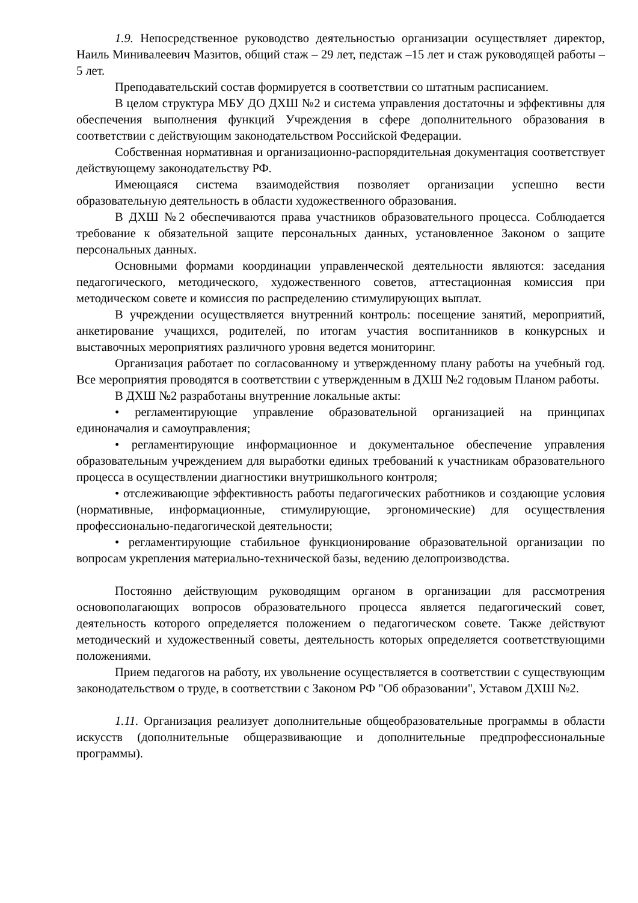1.9. Непосредственное руководство деятельностью организации осуществляет директор, Наиль Минивалеевич Мазитов, общий стаж – 29 лет, педстаж –15 лет и стаж руководящей работы – 5 лет.
Преподавательский состав формируется в соответствии со штатным расписанием.
В целом структура МБУ ДО ДХШ №2 и система управления достаточны и эффективны для обеспечения выполнения функций Учреждения в сфере дополнительного образования в соответствии с действующим законодательством Российской Федерации.
Собственная нормативная и организационно-распорядительная документация соответствует действующему законодательству РФ.
Имеющаяся система взаимодействия позволяет организации успешно вести образовательную деятельность в области художественного образования.
В ДХШ №2 обеспечиваются права участников образовательного процесса. Соблюдается требование к обязательной защите персональных данных, установленное Законом о защите персональных данных.
Основными формами координации управленческой деятельности являются: заседания педагогического, методического, художественного советов, аттестационная комиссия при методическом совете и комиссия по распределению стимулирующих выплат.
В учреждении осуществляется внутренний контроль: посещение занятий, мероприятий, анкетирование учащихся, родителей, по итогам участия воспитанников в конкурсных и выставочных мероприятиях различного уровня ведется мониторинг.
Организация работает по согласованному и утвержденному плану работы на учебный год. Все мероприятия проводятся в соответствии с утвержденным в ДХШ №2 годовым Планом работы.
В ДХШ №2 разработаны внутренние локальные акты:
• регламентирующие управление образовательной организацией на принципах единоначалия и самоуправления;
• регламентирующие информационное и документальное обеспечение управления образовательным учреждением для выработки единых требований к участникам образовательного процесса в осуществлении диагностики внутришкольного контроля;
• отслеживающие эффективность работы педагогических работников и создающие условия (нормативные, информационные, стимулирующие, эргономические) для осуществления профессионально-педагогической деятельности;
• регламентирующие стабильное функционирование образовательной организации по вопросам укрепления материально-технической базы, ведению делопроизводства.
Постоянно действующим руководящим органом в организации для рассмотрения основополагающих вопросов образовательного процесса является педагогический совет, деятельность которого определяется положением о педагогическом совете. Также действуют методический и художественный советы, деятельность которых определяется соответствующими положениями.
Прием педагогов на работу, их увольнение осуществляется в соответствии с существующим законодательством о труде, в соответствии с Законом РФ "Об образовании", Уставом ДХШ №2.
1.11. Организация реализует дополнительные общеобразовательные программы в области искусств (дополнительные общеразвивающие и дополнительные предпрофессиональные программы).